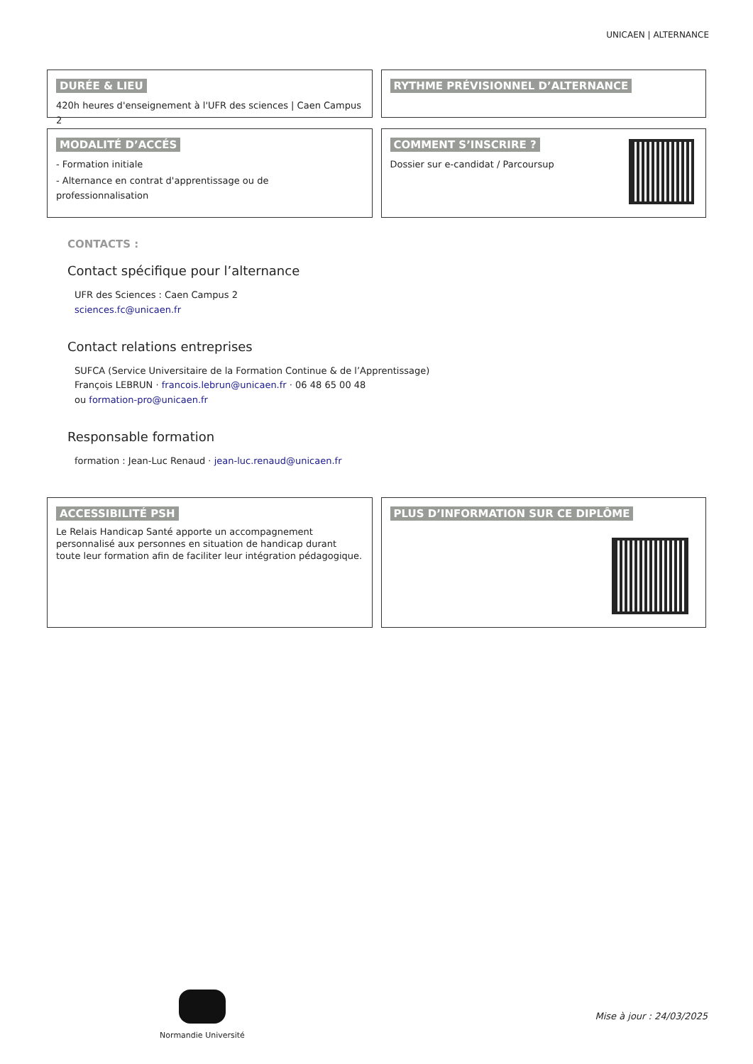UNICAEN | ALTERNANCE
DURÉE & LIEU
420h heures d'enseignement à l'UFR des sciences | Caen Campus 2
RYTHME PRÉVISIONNEL D’ALTERNANCE
MODALITÉ D’ACCÉS
- Formation initiale
- Alternance en contrat d'apprentissage ou de professionnalisation
COMMENT S’INSCRIRE ?
Dossier sur e-candidat / Parcoursup
CONTACTS :
Contact spécifique pour l’alternance
UFR des Sciences : Caen Campus 2
sciences.fc@unicaen.fr
Contact relations entreprises
SUFCA (Service Universitaire de la Formation Continue & de l’Apprentissage)
François LEBRUN · francois.lebrun@unicaen.fr · 06 48 65 00 48
ou formation-pro@unicaen.fr
Responsable formation
formation : Jean-Luc Renaud · jean-luc.renaud@unicaen.fr
ACCESSIBILITÉ PSH
Le Relais Handicap Santé apporte un accompagnement personnalisé aux personnes en situation de handicap durant toute leur formation afin de faciliter leur intégration pédagogique.
PLUS D’INFORMATION SUR CE DIPLÔME
Normandie Université
Mise à jour : 24/03/2025